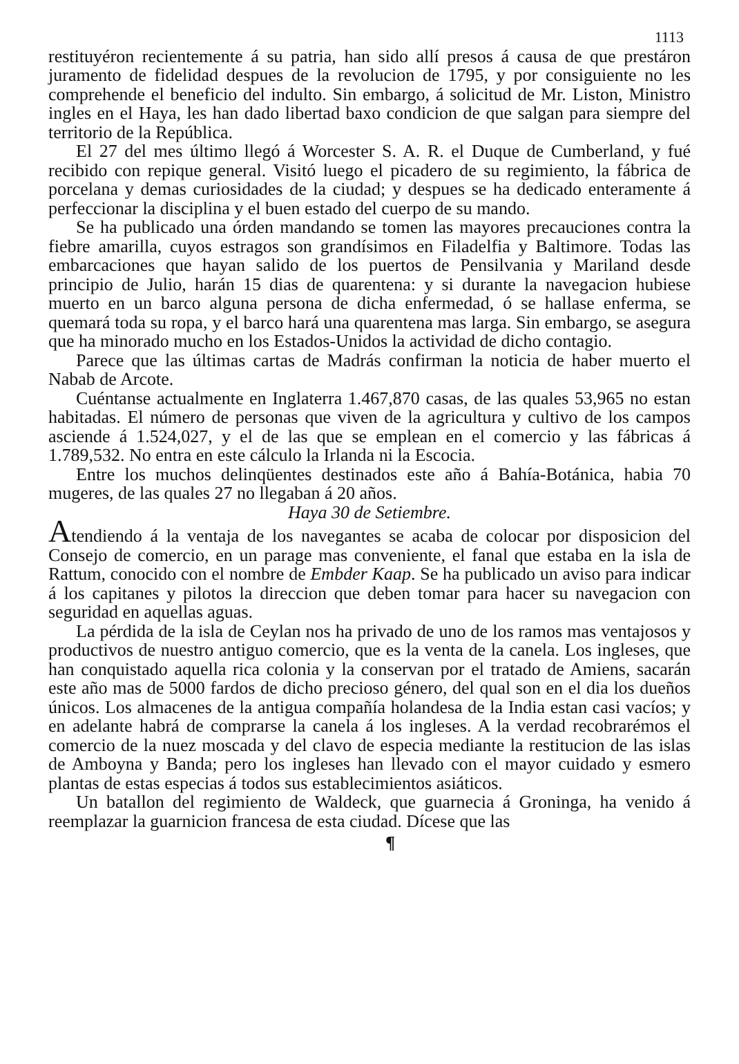1113
restituyéron recientemente á su patria, han sido allí presos á causa de que prestáron juramento de fidelidad despues de la revolucion de 1795, y por consiguiente no les comprehende el beneficio del indulto. Sin embargo, á solicitud de Mr. Liston, Ministro ingles en el Haya, les han dado libertad baxo condicion de que salgan para siempre del territorio de la República.
El 27 del mes último llegó á Worcester S. A. R. el Duque de Cumberland, y fué recibido con repique general. Visitó luego el picadero de su regimiento, la fábrica de porcelana y demas curiosidades de la ciudad; y despues se ha dedicado enteramente á perfeccionar la disciplina y el buen estado del cuerpo de su mando.
Se ha publicado una órden mandando se tomen las mayores precauciones contra la fiebre amarilla, cuyos estragos son grandísimos en Filadelfia y Baltimore. Todas las embarcaciones que hayan salido de los puertos de Pensilvania y Mariland desde principio de Julio, harán 15 dias de quarentena: y si durante la navegacion hubiese muerto en un barco alguna persona de dicha enfermedad, ó se hallase enferma, se quemará toda su ropa, y el barco hará una quarentena mas larga. Sin embargo, se asegura que ha minorado mucho en los Estados-Unidos la actividad de dicho contagio.
Parece que las últimas cartas de Madrás confirman la noticia de haber muerto el Nabab de Arcote.
Cuéntanse actualmente en Inglaterra 1.467,870 casas, de las quales 53,965 no estan habitadas. El número de personas que viven de la agricultura y cultivo de los campos asciende á 1.524,027, y el de las que se emplean en el comercio y las fábricas á 1.789,532. No entra en este cálculo la Irlanda ni la Escocia.
Entre los muchos delinqüentes destinados este año á Bahía-Botánica, habia 70 mugeres, de las quales 27 no llegaban á 20 años.
Haya 30 de Setiembre.
Atendiendo á la ventaja de los navegantes se acaba de colocar por disposicion del Consejo de comercio, en un parage mas conveniente, el fanal que estaba en la isla de Rattum, conocido con el nombre de Embder Kaap. Se ha publicado un aviso para indicar á los capitanes y pilotos la direccion que deben tomar para hacer su navegacion con seguridad en aquellas aguas.
La pérdida de la isla de Ceylan nos ha privado de uno de los ramos mas ventajosos y productivos de nuestro antiguo comercio, que es la venta de la canela. Los ingleses, que han conquistado aquella rica colonia y la conservan por el tratado de Amiens, sacarán este año mas de 5000 fardos de dicho precioso género, del qual son en el dia los dueños únicos. Los almacenes de la antigua compañía holandesa de la India estan casi vacíos; y en adelante habrá de comprarse la canela á los ingleses. A la verdad recobrarémos el comercio de la nuez moscada y del clavo de especia mediante la restitucion de las islas de Amboyna y Banda; pero los ingleses han llevado con el mayor cuidado y esmero plantas de estas especias á todos sus establecimientos asiáticos.
Un batallon del regimiento de Waldeck, que guarnecia á Groninga, ha venido á reemplazar la guarnicion francesa de esta ciudad. Dícese que las
¶